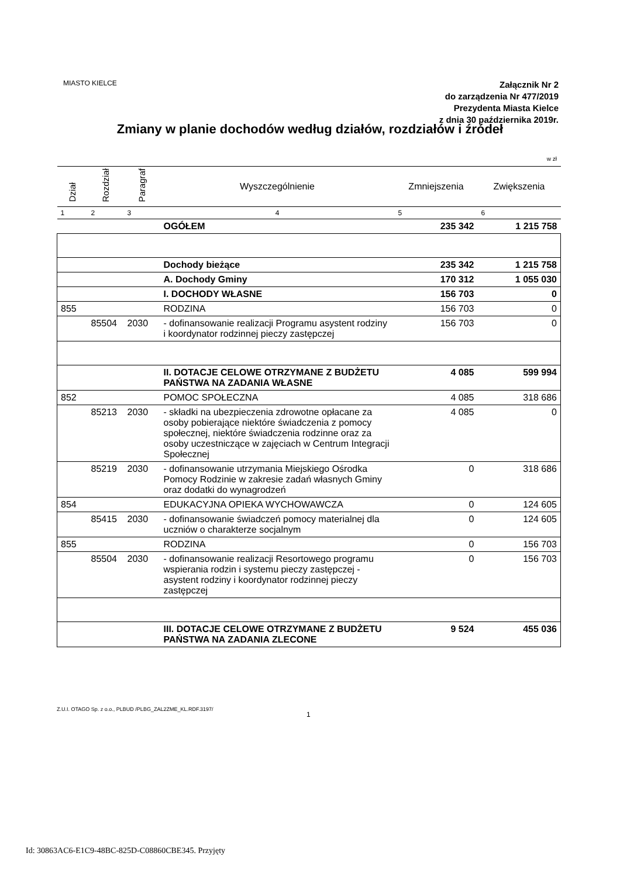MIASTO KIELCE
Załącznik Nr 2
do zarządzenia Nr 477/2019
Prezydenta Miasta Kielce
z dnia 30 października 2019r.
Zmiany w planie dochodów według działów, rozdziałów i źródeł
w zł
| Dział | Rozdział | Paragraf | Wyszczególnienie | Zmniejszenia | Zwiększenia |
| --- | --- | --- | --- | --- | --- |
| 1 | 2 | 3 | 4 | 5 | 6 |
| | | | OGÓŁEM | 235 342 | 1 215 758 |
| | | | Dochody bieżące | 235 342 | 1 215 758 |
| | | | A. Dochody Gminy | 170 312 | 1 055 030 |
| | | | I. DOCHODY WŁASNE | 156 703 | 0 |
| 855 | | | RODZINA | 156 703 | 0 |
| | 85504 | 2030 | - dofinansowanie realizacji Programu asystent rodziny i koordynator rodzinnej pieczy zastępczej | 156 703 | 0 |
| | | | II. DOTACJE CELOWE OTRZYMANE Z BUDŻETU PAŃSTWA NA ZADANIA WŁASNE | 4 085 | 599 994 |
| 852 | | | POMOC SPOŁECZNA | 4 085 | 318 686 |
| | 85213 | 2030 | - składki na ubezpieczenia zdrowotne opłacane za osoby pobierające niektóre świadczenia z pomocy społecznej, niektóre świadczenia rodzinne oraz za osoby uczestniczące w zajęciach w Centrum Integracji Społecznej | 4 085 | 0 |
| | 85219 | 2030 | - dofinansowanie utrzymania Miejskiego Ośrodka Pomocy Rodzinie w zakresie zadań własnych Gminy oraz dodatki do wynagrodzeń | 0 | 318 686 |
| 854 | | | EDUKACYJNA OPIEKA WYCHOWAWCZA | 0 | 124 605 |
| | 85415 | 2030 | - dofinansowanie świadczeń pomocy materialnej dla uczniów o charakterze socjalnym | 0 | 124 605 |
| 855 | | | RODZINA | 0 | 156 703 |
| | 85504 | 2030 | - dofinansowanie realizacji Resortowego programu wspierania rodzin i systemu pieczy zastępczej - asystent rodziny i koordynator rodzinnej pieczy zastępczej | 0 | 156 703 |
| | | | III. DOTACJE CELOWE OTRZYMANE Z BUDŻETU PAŃSTWA NA ZADANIA ZLECONE | 9 524 | 455 036 |
Z.U.I. OTAGO Sp. z o.o., PLBUD /PLBG_ZAL2ZME_KL.RDF.3197/
1
Id: 30863AC6-E1C9-48BC-825D-C08860CBE345. Przyjęty